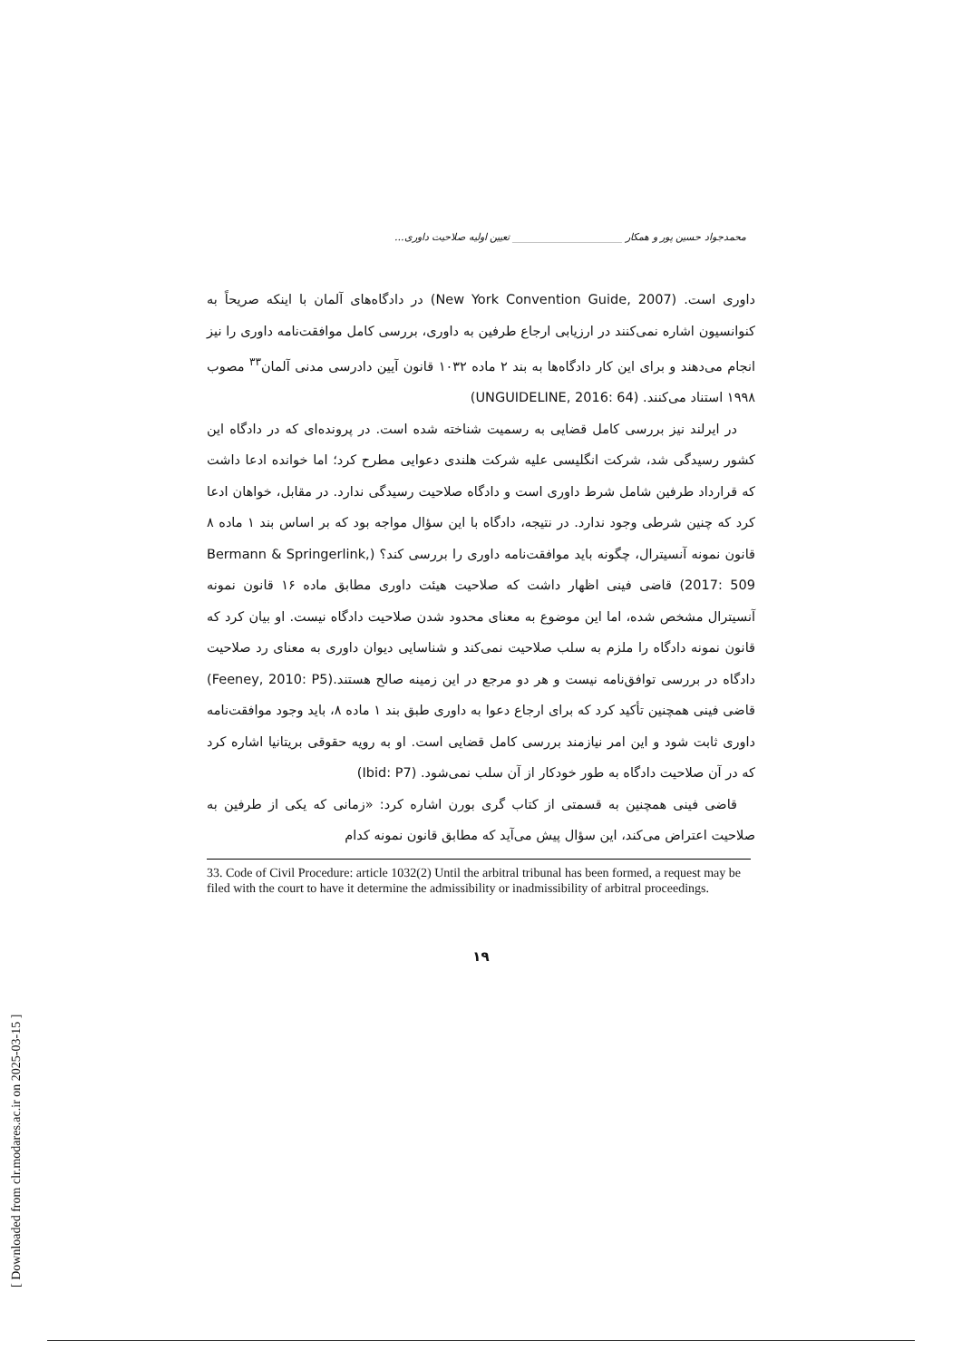محمدجواد حسین پور و همکار ______________________ تعیین اولیه صلاحیت داوری...
داوری است. (New York Convention Guide, 2007) در دادگاه‌های آلمان با اینکه صریحاً به کنوانسیون اشاره نمی‌کنند در ارزیابی ارجاع طرفین به داوری، بررسی کامل موافقت‌نامه داوری را نیز انجام می‌دهند و برای این کار دادگاه‌ها به بند ۲ ماده ۱۰۳۲ قانون آیین دادرسی مدنی آلمان<sup>۳۳</sup> مصوب ۱۹۹۸ استناد می‌کنند. (UNGUIDELINE, 2016: 64)
در ایرلند نیز بررسی کامل قضایی به رسمیت شناخته شده است. در پرونده‌ای که در دادگاه این کشور رسیدگی شد، شرکت انگلیسی علیه شرکت هلندی دعوایی مطرح کرد؛ اما خوانده ادعا داشت که قرارداد طرفین شامل شرط داوری است و دادگاه صلاحیت رسیدگی ندارد. در مقابل، خواهان ادعا کرد که چنین شرطی وجود ندارد. در نتیجه، دادگاه با این سؤال مواجه بود که بر اساس بند ۱ ماده ۸ قانون نمونه آنسیترال، چگونه باید موافقت‌نامه داوری را بررسی کند؟ (Bermann & Springerlink, 2017: 509) قاضی فینی اظهار داشت که صلاحیت هیئت داوری مطابق ماده ۱۶ قانون نمونه آنسیترال مشخص شده، اما این موضوع به معنای محدود شدن صلاحیت دادگاه نیست. او بیان کرد که قانون نمونه دادگاه را ملزم به سلب صلاحیت نمی‌کند و شناسایی دیوان داوری به معنای رد صلاحیت دادگاه در بررسی توافق‌نامه نیست و هر دو مرجع در این زمینه صالح هستند.(Feeney, 2010: P5) قاضی فینی همچنین تأکید کرد که برای ارجاع دعوا به داوری طبق بند ۱ ماده ۸، باید وجود موافقت‌نامه داوری ثابت شود و این امر نیازمند بررسی کامل قضایی است. او به رویه حقوقی بریتانیا اشاره کرد که در آن صلاحیت دادگاه به طور خودکار از آن سلب نمی‌شود. (Ibid: P7)
قاضی فینی همچنین به قسمتی از کتاب گری بورن اشاره کرد: «زمانی که یکی از طرفین به صلاحیت اعتراض می‌کند، این سؤال پیش می‌آید که مطابق قانون نمونه کدام
33. Code of Civil Procedure: article 1032(2) Until the arbitral tribunal has been formed, a request may be filed with the court to have it determine the admissibility or inadmissibility of arbitral proceedings.
۱۹
[ Downloaded from clr.modares.ac.ir on 2025-03-15 ]